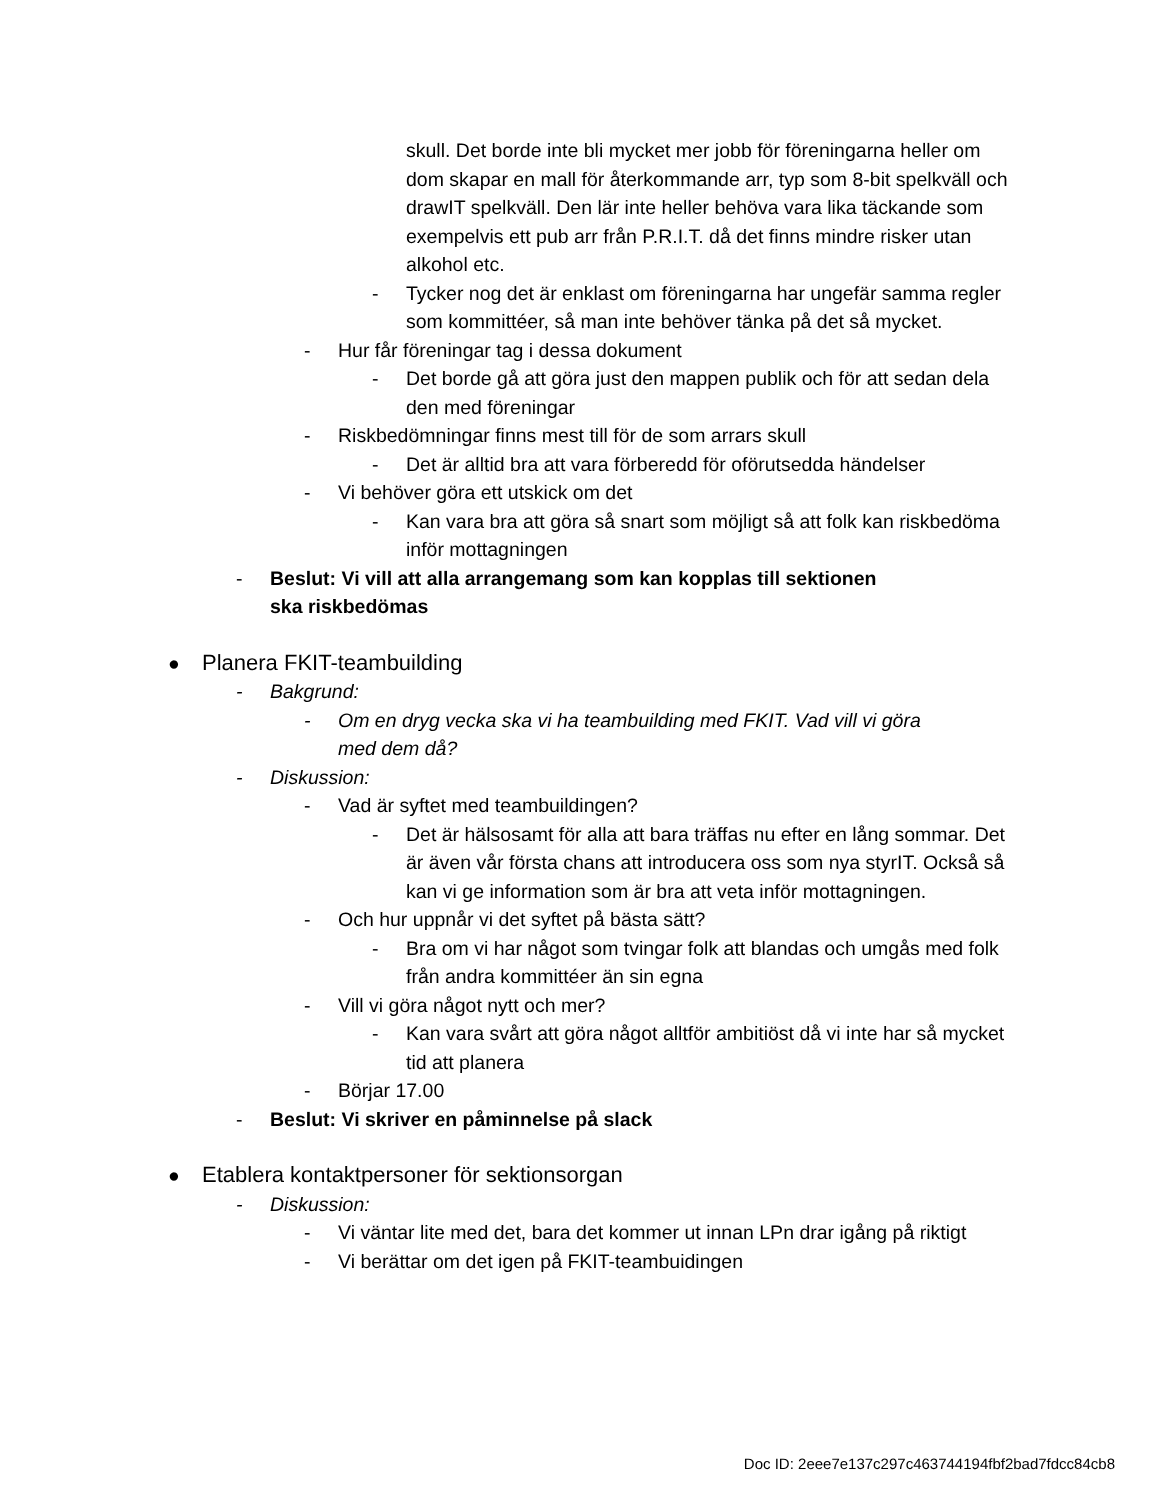skull. Det borde inte bli mycket mer jobb för föreningarna heller om dom skapar en mall för återkommande arr, typ som 8-bit spelkväll och drawIT spelkväll. Den lär inte heller behöva vara lika täckande som exempelvis ett pub arr från P.R.I.T. då det finns mindre risker utan alkohol etc.
- Tycker nog det är enklast om föreningarna har ungefär samma regler som kommittéer, så man inte behöver tänka på det så mycket.
- Hur får föreningar tag i dessa dokument
- Det borde gå att göra just den mappen publik och för att sedan dela den med föreningar
- Riskbedömningar finns mest till för de som arrars skull
- Det är alltid bra att vara förberedd för oförutsedda händelser
- Vi behöver göra ett utskick om det
- Kan vara bra att göra så snart som möjligt så att folk kan riskbedöma inför mottagningen
- Beslut: Vi vill att alla arrangemang som kan kopplas till sektionen ska riskbedömas
● Planera FKIT-teambuilding
- Bakgrund:
- Om en dryg vecka ska vi ha teambuilding med FKIT. Vad vill vi göra med dem då?
- Diskussion:
- Vad är syftet med teambuildingen?
- Det är hälsosamt för alla att bara träffas nu efter en lång sommar. Det är även vår första chans att introducera oss som nya styrIT. Också så kan vi ge information som är bra att veta inför mottagningen.
- Och hur uppnår vi det syftet på bästa sätt?
- Bra om vi har något som tvingar folk att blandas och umgås med folk från andra kommittéer än sin egna
- Vill vi göra något nytt och mer?
- Kan vara svårt att göra något alltför ambitiöst då vi inte har så mycket tid att planera
- Börjar 17.00
- Beslut: Vi skriver en påminnelse på slack
● Etablera kontaktpersoner för sektionsorgan
- Diskussion:
- Vi väntar lite med det, bara det kommer ut innan LPn drar igång på riktigt
- Vi berättar om det igen på FKIT-teambuidingen
Doc ID: 2eee7e137c297c463744194fbf2bad7fdcc84cb8